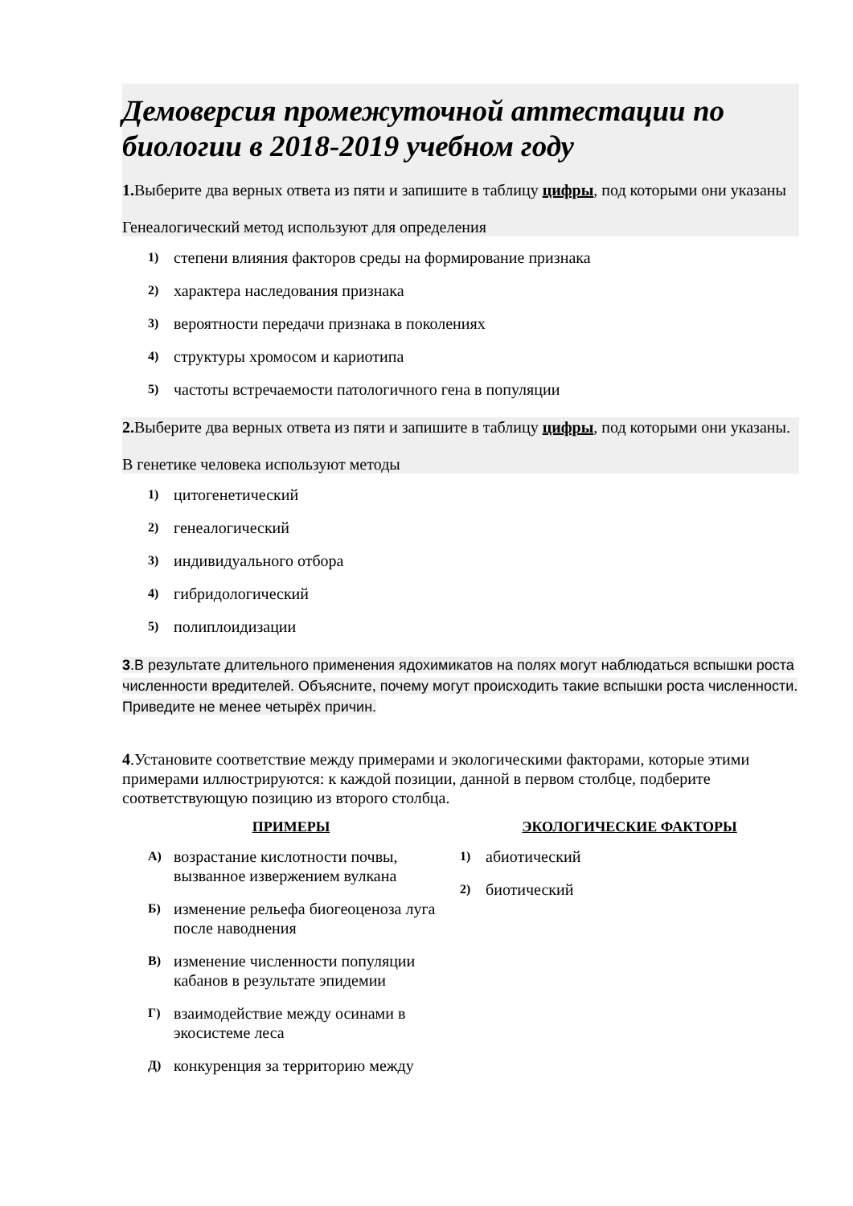Демоверсия промежуточной аттестации по биологии в 2018-2019 учебном году
1. Выберите два верных ответа из пяти и запишите в таблицу цифры, под которыми они указаны
Генеалогический метод используют для определения
1) степени влияния факторов среды на формирование признака
2) характера наследования признака
3) вероятности передачи признака в поколениях
4) структуры хромосом и кариотипа
5) частоты встречаемости патологичного гена в популяции
2. Выберите два верных ответа из пяти и запишите в таблицу цифры, под которыми они указаны.
В генетике человека используют методы
1) цитогенетический
2) генеалогический
3) индивидуального отбора
4) гибридологический
5) полиплоидизации
3.В результате длительного применения ядохимикатов на полях могут наблюдаться вспышки роста численности вредителей. Объясните, почему могут происходить такие вспышки роста численности. Приведите не менее четырёх причин.
4.Установите соответствие между примерами и экологическими факторами, которые этими примерами иллюстрируются: к каждой позиции, данной в первом столбце, подберите соответствующую позицию из второго столбца.
ПРИМЕРЫ
А) возрастание кислотности почвы, вызванное извержением вулкана
Б) изменение рельефа биогеоценоза луга после наводнения
В) изменение численности популяции кабанов в результате эпидемии
Г) взаимодействие между осинами в экосистеме леса
Д) конкуренция за территорию между
ЭКОЛОГИЧЕСКИЕ ФАКТОРЫ
1) абиотический
2) биотический